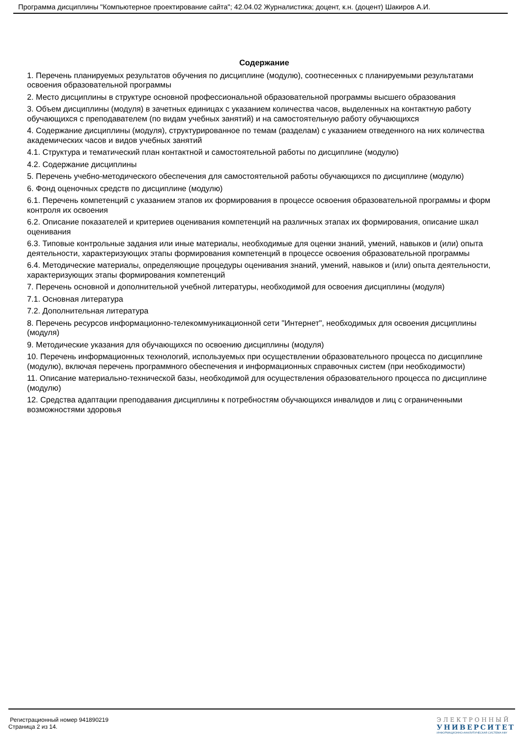Программа дисциплины "Компьютерное проектирование сайта"; 42.04.02 Журналистика; доцент, к.н. (доцент) Шакиров А.И.
Содержание
1. Перечень планируемых результатов обучения по дисциплине (модулю), соотнесенных с планируемыми результатами освоения образовательной программы
2. Место дисциплины в структуре основной профессиональной образовательной программы высшего образования
3. Объем дисциплины (модуля) в зачетных единицах с указанием количества часов, выделенных на контактную работу обучающихся с преподавателем (по видам учебных занятий) и на самостоятельную работу обучающихся
4. Содержание дисциплины (модуля), структурированное по темам (разделам) с указанием отведенного на них количества академических часов и видов учебных занятий
4.1. Структура и тематический план контактной и самостоятельной работы по дисциплине (модулю)
4.2. Содержание дисциплины
5. Перечень учебно-методического обеспечения для самостоятельной работы обучающихся по дисциплине (модулю)
6. Фонд оценочных средств по дисциплине (модулю)
6.1. Перечень компетенций с указанием этапов их формирования в процессе освоения образовательной программы и форм контроля их освоения
6.2. Описание показателей и критериев оценивания компетенций на различных этапах их формирования, описание шкал оценивания
6.3. Типовые контрольные задания или иные материалы, необходимые для оценки знаний, умений, навыков и (или) опыта деятельности, характеризующих этапы формирования компетенций в процессе освоения образовательной программы
6.4. Методические материалы, определяющие процедуры оценивания знаний, умений, навыков и (или) опыта деятельности, характеризующих этапы формирования компетенций
7. Перечень основной и дополнительной учебной литературы, необходимой для освоения дисциплины (модуля)
7.1. Основная литература
7.2. Дополнительная литература
8. Перечень ресурсов информационно-телекоммуникационной сети "Интернет", необходимых для освоения дисциплины (модуля)
9. Методические указания для обучающихся по освоению дисциплины (модуля)
10. Перечень информационных технологий, используемых при осуществлении образовательного процесса по дисциплине (модулю), включая перечень программного обеспечения и информационных справочных систем (при необходимости)
11. Описание материально-технической базы, необходимой для осуществления образовательного процесса по дисциплине (модулю)
12. Средства адаптации преподавания дисциплины к потребностям обучающихся инвалидов и лиц с ограниченными возможностями здоровья
Регистрационный номер 941890219
Страница 2 из 14.
ЭЛЕКТРОННЫЙ
УНИВЕРСИТЕТ
ИНФОРМАЦИОННО-АНАЛИТИЧЕСКАЯ СИСТЕМА КФУ